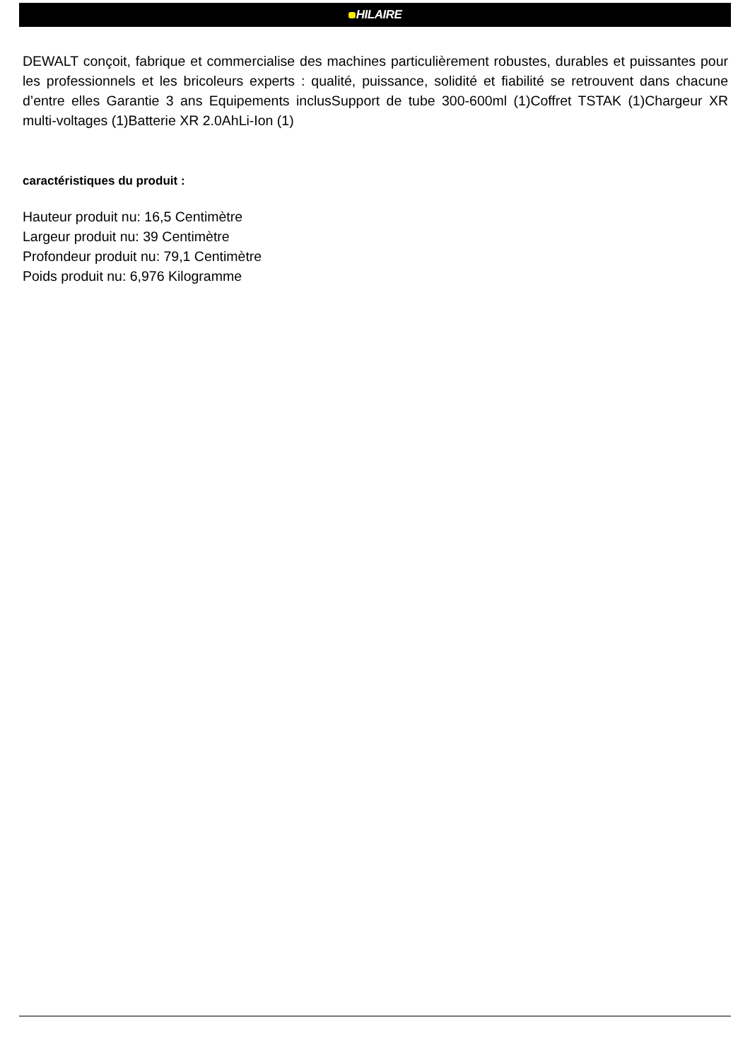HILAIRE
DEWALT conçoit, fabrique et commercialise des machines particulièrement robustes, durables et puissantes pour les professionnels et les bricoleurs experts : qualité, puissance, solidité et fiabilité se retrouvent dans chacune d’entre elles Garantie 3 ans Equipements inclusSupport de tube 300-600ml (1)Coffret TSTAK (1)Chargeur XR multi-voltages (1)Batterie XR 2.0AhLi-Ion (1)
caractéristiques du produit :
Hauteur produit nu: 16,5 Centimètre
Largeur produit nu: 39 Centimètre
Profondeur produit nu: 79,1 Centimètre
Poids produit nu: 6,976 Kilogramme